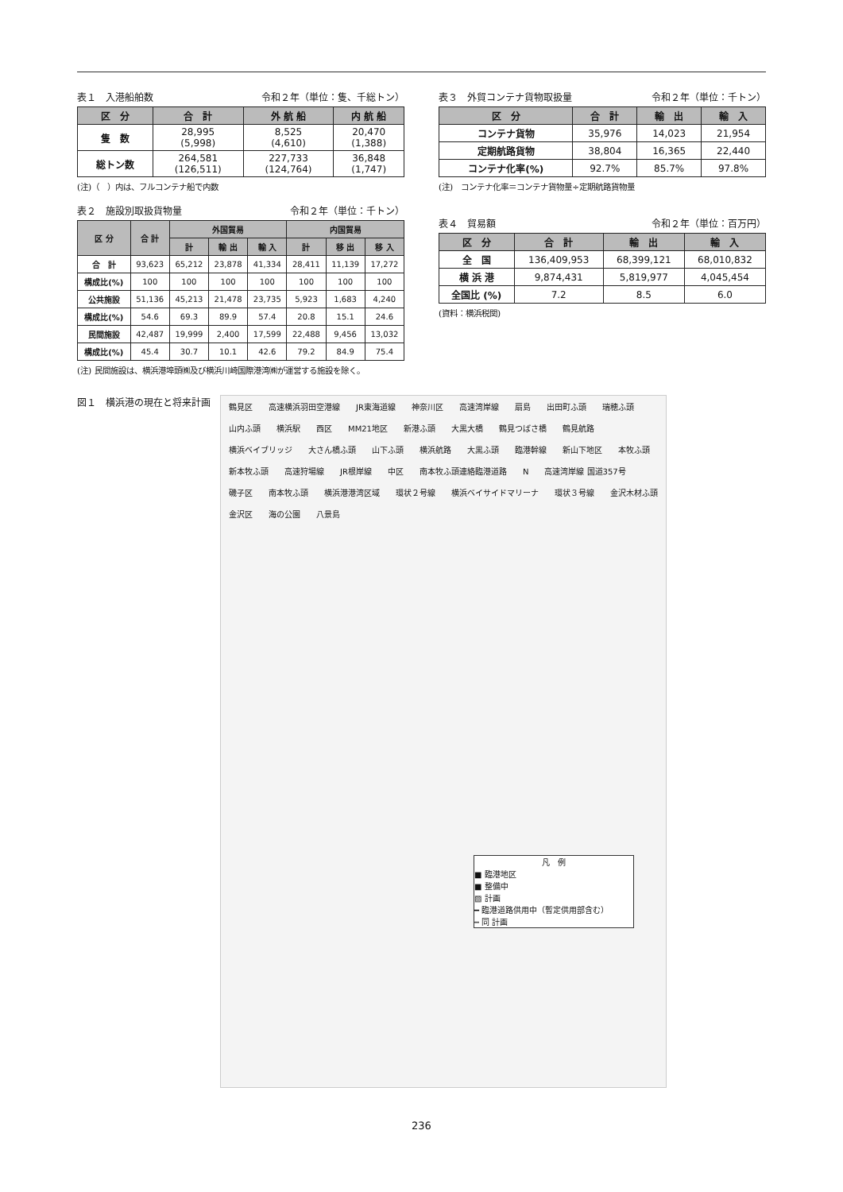表１　入港船舶数 令和２年（単位：隻、千総トン）
| 区 分 | 合 計 | 外 航 船 | 内 航 船 |
| --- | --- | --- | --- |
| 隻 数 | 28,995 (5,998) | 8,525 (4,610) | 20,470 (1,388) |
| 総トン数 | 264,581 (126,511) | 227,733 (124,764) | 36,848 (1,747) |
(注)（　）内は、フルコンテナ船で内数
表２　施設別取扱貨物量 令和２年（単位：千トン）
| 区 分 | 合 計 | 外国貿易 | | | 内国貿易 | | |
| --- | --- | --- | --- | --- | --- | --- | --- |
| | | 計 | 輸 出 | 輸 入 | 計 | 移 出 | 移 入 |
| 合 計 | 93,623 | 65,212 | 23,878 | 41,334 | 28,411 | 11,139 | 17,272 |
| 構成比(%) | 100 | 100 | 100 | 100 | 100 | 100 | 100 |
| 公共施設 | 51,136 | 45,213 | 21,478 | 23,735 | 5,923 | 1,683 | 4,240 |
| 構成比(%) | 54.6 | 69.3 | 89.9 | 57.4 | 20.8 | 15.1 | 24.6 |
| 民間施設 | 42,487 | 19,999 | 2,400 | 17,599 | 22,488 | 9,456 | 13,032 |
| 構成比(%) | 45.4 | 30.7 | 10.1 | 42.6 | 79.2 | 84.9 | 75.4 |
(注) 民間施設は、横浜港埠頭㈱及び横浜川崎国際港湾㈱が運営する施設を除く。
表３　外貿コンテナ貨物取扱量 令和２年（単位：千トン）
| 区 分 | 合 計 | 輸 出 | 輸 入 |
| --- | --- | --- | --- |
| コンテナ貨物 | 35,976 | 14,023 | 21,954 |
| 定期航路貨物 | 38,804 | 16,365 | 22,440 |
| コンテナ化率(%) | 92.7% | 85.7% | 97.8% |
(注)　コンテナ化率＝コンテナ貨物量÷定期航路貨物量
表４　貿易額 令和２年（単位：百万円）
| 区 分 | 合 計 | 輸 出 | 輸 入 |
| --- | --- | --- | --- |
| 全 国 | 136,409,953 | 68,399,121 | 68,010,832 |
| 横 浜 港 | 9,874,431 | 5,819,977 | 4,045,454 |
| 全国比 (%) | 7.2 | 8.5 | 6.0 |
(資料：横浜税関)
図１　横浜港の現在と将来計画
鶴見区 高速横浜羽田空港線 JR東海道線 神奈川区 高速湾岸線 扇島 出田町ふ頭 瑞穂ふ頭 山内ふ頭 横浜駅 西区 MM21地区 新港ふ頭 大黒大橋 鶴見つばさ橋 鶴見航路 横浜ベイブリッジ 大さん橋ふ頭 山下ふ頭 横浜航路 大黒ふ頭 臨港幹線 新山下地区 本牧ふ頭 新本牧ふ頭 高速狩場線 JR根岸線 中区 南本牧ふ頭連絡臨港道路 N 高速湾岸線 国道357号 磯子区 南本牧ふ頭 横浜港港湾区域 環状２号線 横浜ベイサイドマリーナ 環状３号線 金沢木材ふ頭 金沢区 海の公園 八景島
凡　例
■ 臨港地区
■ 整備中
▨ 計画
━ 臨港道路供用中（暫定供用部含む）
┅ 同 計画
236